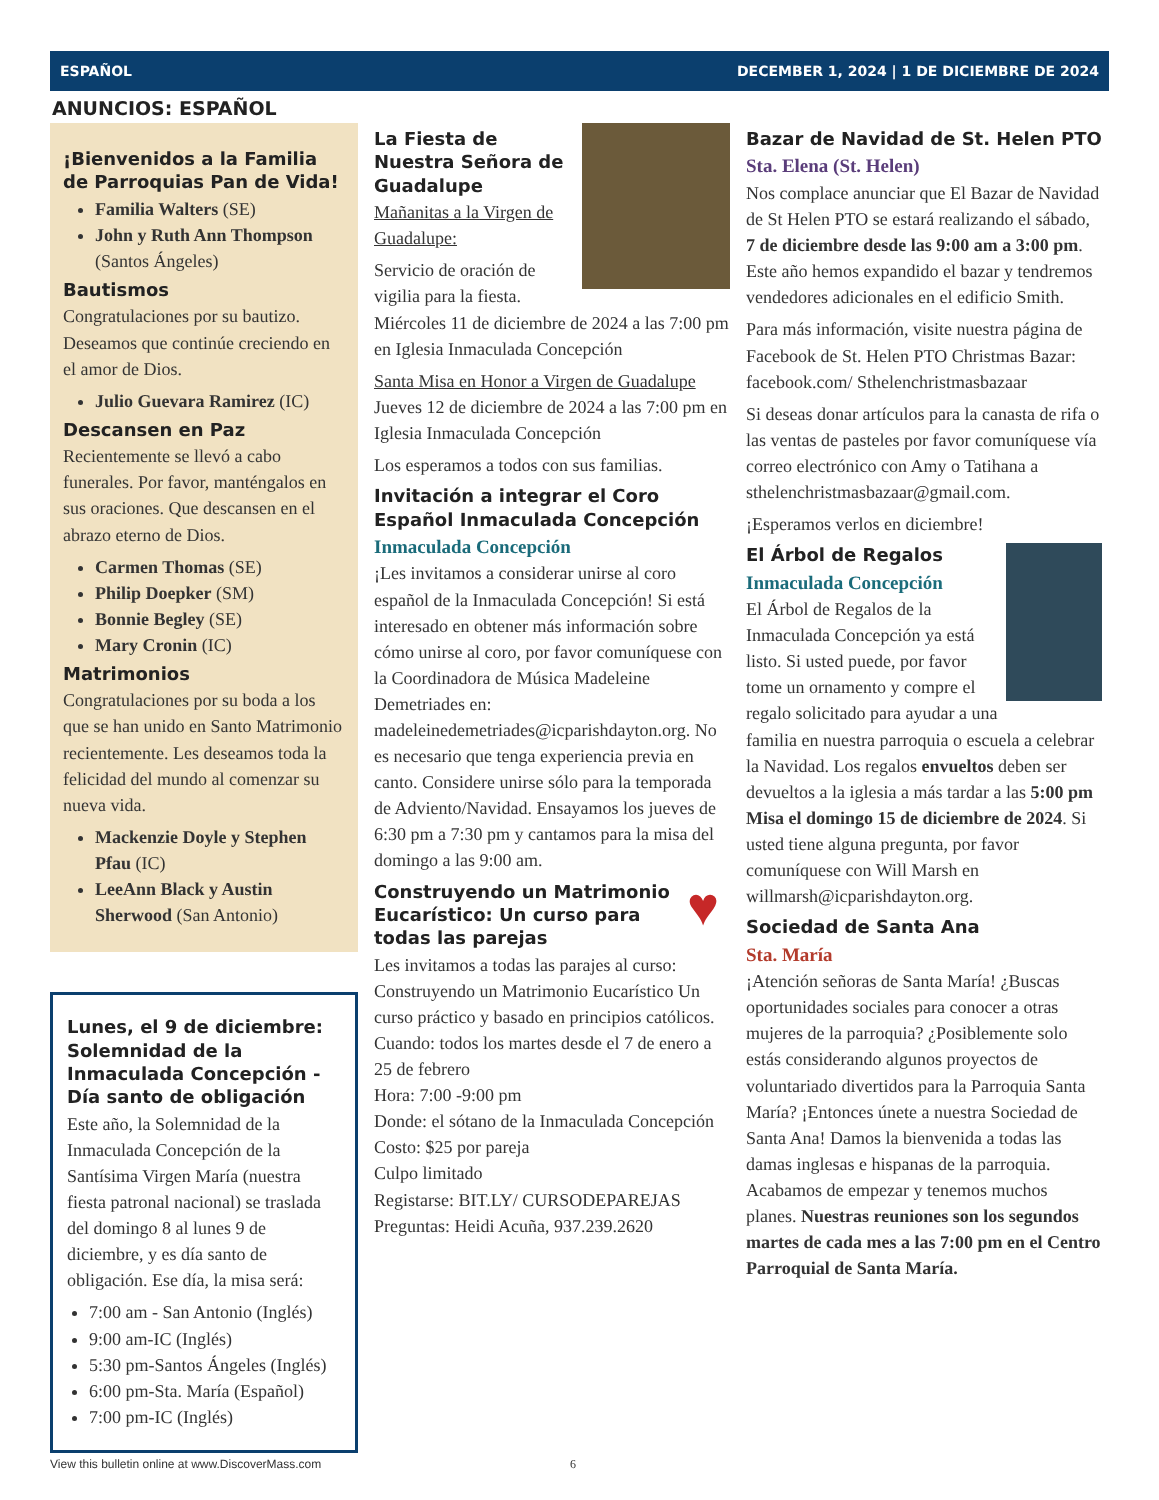ESPAÑOL DECEMBER 1, 2024 | 1 DE DICIEMBRE DE 2024
ANUNCIOS: ESPAÑOL
¡Bienvenidos a la Familia de Parroquias Pan de Vida!
Familia Walters (SE)
John y Ruth Ann Thompson (Santos Ángeles)
Bautismos
Congratulaciones por su bautizo. Deseamos que continúe creciendo en el amor de Dios.
Julio Guevara Ramirez (IC)
Descansen en Paz
Recientemente se llevó a cabo funerales. Por favor, manténgalos en sus oraciones. Que descansen en el abrazo eterno de Dios.
Carmen Thomas (SE)
Philip Doepker (SM)
Bonnie Begley (SE)
Mary Cronin (IC)
Matrimonios
Congratulaciones por su boda a los que se han unido en Santo Matrimonio recientemente. Les deseamos toda la felicidad del mundo al comenzar su nueva vida.
Mackenzie Doyle y Stephen Pfau (IC)
LeeAnn Black y Austin Sherwood (San Antonio)
Lunes, el 9 de diciembre: Solemnidad de la Inmaculada Concepción - Día santo de obligación
Este año, la Solemnidad de la Inmaculada Concepción de la Santísima Virgen María (nuestra fiesta patronal nacional) se traslada del domingo 8 al lunes 9 de diciembre, y es día santo de obligación. Ese día, la misa será:
7:00 am - San Antonio (Inglés)
9:00 am-IC (Inglés)
5:30 pm-Santos Ángeles (Inglés)
6:00 pm-Sta. María (Español)
7:00 pm-IC (Inglés)
La Fiesta de Nuestra Señora de Guadalupe
Mañanitas a la Virgen de Guadalupe:
Servicio de oración de vigilia para la fiesta. Miércoles 11 de diciembre de 2024 a las 7:00 pm en Iglesia Inmaculada Concepción
Santa Misa en Honor a Virgen de Guadalupe
Jueves 12 de diciembre de 2024 a las 7:00 pm en Iglesia Inmaculada Concepción
Los esperamos a todos con sus familias.
Invitación a integrar el Coro Español Inmaculada Concepción
Inmaculada Concepción
¡Les invitamos a considerar unirse al coro español de la Inmaculada Concepción! Si está interesado en obtener más información sobre cómo unirse al coro, por favor comuníquese con la Coordinadora de Música Madeleine Demetriades en: madeleinedemetriades@icparishdayton.org. No es necesario que tenga experiencia previa en canto. Considere unirse sólo para la temporada de Adviento/Navidad. Ensayamos los jueves de 6:30 pm a 7:30 pm y cantamos para la misa del domingo a las 9:00 am.
♥
Construyendo un Matrimonio Eucarístico: Un curso para todas las parejas
Les invitamos a todas las parajes al curso: Construyendo un Matrimonio Eucarístico Un curso práctico y basado en principios católicos.
Cuando: todos los martes desde el 7 de enero a 25 de febrero
Hora: 7:00 -9:00 pm
Donde: el sótano de la Inmaculada Concepción
Costo: $25 por pareja
Culpo limitado
Registarse: BIT.LY/ CURSODEPAREJAS
Preguntas: Heidi Acuña, 937.239.2620
Bazar de Navidad de St. Helen PTO
Sta. Elena (St. Helen)
Nos complace anunciar que El Bazar de Navidad de St Helen PTO se estará realizando el sábado, 7 de diciembre desde las 9:00 am a 3:00 pm. Este año hemos expandido el bazar y tendremos vendedores adicionales en el edificio Smith.
Para más información, visite nuestra página de Facebook de St. Helen PTO Christmas Bazar: facebook.com/ Sthelenchristmasbazaar
Si deseas donar artículos para la canasta de rifa o las ventas de pasteles por favor comuníquese vía correo electrónico con Amy o Tatihana a sthelenchristmasbazaar@gmail.com.
¡Esperamos verlos en diciembre!
El Árbol de Regalos
Inmaculada Concepción
El Árbol de Regalos de la Inmaculada Concepción ya está listo. Si usted puede, por favor tome un ornamento y compre el regalo solicitado para ayudar a una familia en nuestra parroquia o escuela a celebrar la Navidad. Los regalos envueltos deben ser devueltos a la iglesia a más tardar a las 5:00 pm Misa el domingo 15 de diciembre de 2024. Si usted tiene alguna pregunta, por favor comuníquese con Will Marsh en willmarsh@icparishdayton.org.
Sociedad de Santa Ana
Sta. María
¡Atención señoras de Santa María! ¿Buscas oportunidades sociales para conocer a otras mujeres de la parroquia? ¿Posiblemente solo estás considerando algunos proyectos de voluntariado divertidos para la Parroquia Santa María? ¡Entonces únete a nuestra Sociedad de Santa Ana! Damos la bienvenida a todas las damas inglesas e hispanas de la parroquia. Acabamos de empezar y tenemos muchos planes. Nuestras reuniones son los segundos martes de cada mes a las 7:00 pm en el Centro Parroquial de Santa María.
View this bulletin online at www.DiscoverMass.com 6